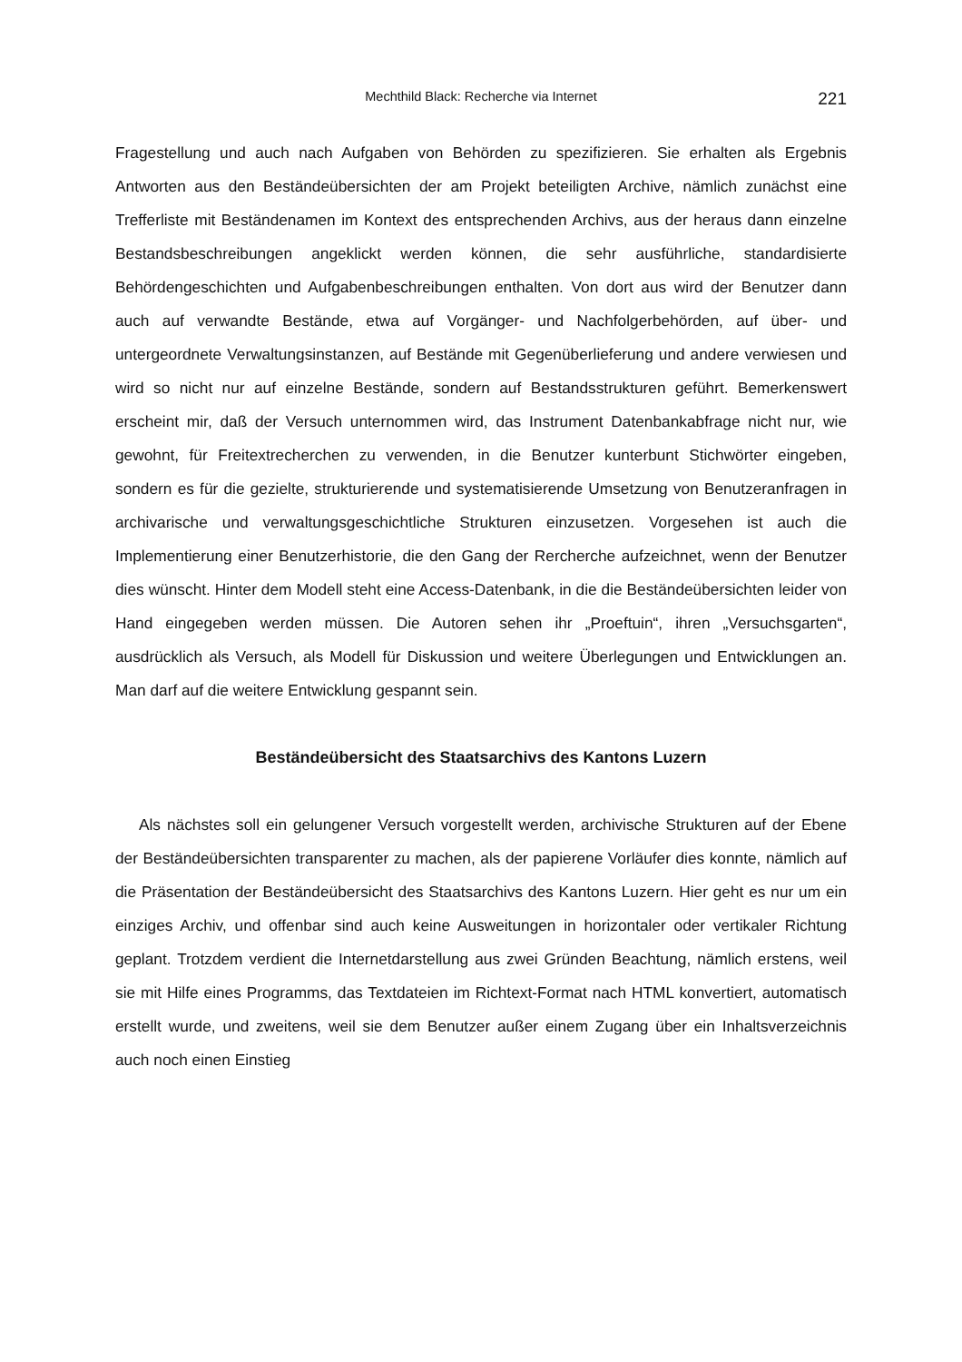Mechthild Black: Recherche via Internet 221
Fragestellung und auch nach Aufgaben von Behörden zu spezifizieren. Sie erhalten als Ergebnis Antworten aus den Beständeübersichten der am Projekt beteiligten Archive, nämlich zunächst eine Trefferliste mit Beständenamen im Kontext des entsprechenden Archivs, aus der heraus dann einzelne Bestandsbeschreibungen angeklickt werden können, die sehr ausführliche, standardisierte Behördengeschichten und Aufgabenbeschreibungen enthalten. Von dort aus wird der Benutzer dann auch auf verwandte Bestände, etwa auf Vorgänger- und Nachfolgerbehörden, auf über- und untergeordnete Verwaltungsinstanzen, auf Bestände mit Gegenüberlieferung und andere verwiesen und wird so nicht nur auf einzelne Bestände, sondern auf Bestandsstrukturen geführt. Bemerkenswert erscheint mir, daß der Versuch unternommen wird, das Instrument Datenbankabfrage nicht nur, wie gewohnt, für Freitextrecherchen zu verwenden, in die Benutzer kunterbunt Stichwörter eingeben, sondern es für die gezielte, strukturierende und systematisierende Umsetzung von Benutzeranfragen in archivarische und verwaltungsgeschichtliche Strukturen einzusetzen. Vorgesehen ist auch die Implementierung einer Benutzerhistorie, die den Gang der Rercherche aufzeichnet, wenn der Benutzer dies wünscht. Hinter dem Modell steht eine Access-Datenbank, in die die Beständeübersichten leider von Hand eingegeben werden müssen. Die Autoren sehen ihr „Proeftuin“, ihren „Versuchsgarten“, ausdrücklich als Versuch, als Modell für Diskussion und weitere Überlegungen und Entwicklungen an. Man darf auf die weitere Entwicklung gespannt sein.
Beständeübersicht des Staatsarchivs des Kantons Luzern
Als nächstes soll ein gelungener Versuch vorgestellt werden, archivische Strukturen auf der Ebene der Beständeübersichten transparenter zu machen, als der papierene Vorläufer dies konnte, nämlich auf die Präsentation der Beständeübersicht des Staatsarchivs des Kantons Luzern. Hier geht es nur um ein einziges Archiv, und offenbar sind auch keine Ausweitungen in horizontaler oder vertikaler Richtung geplant. Trotzdem verdient die Internetdarstellung aus zwei Gründen Beachtung, nämlich erstens, weil sie mit Hilfe eines Programms, das Textdateien im Richtext-Format nach HTML konvertiert, automatisch erstellt wurde, und zweitens, weil sie dem Benutzer außer einem Zugang über ein Inhaltsverzeichnis auch noch einen Einstieg